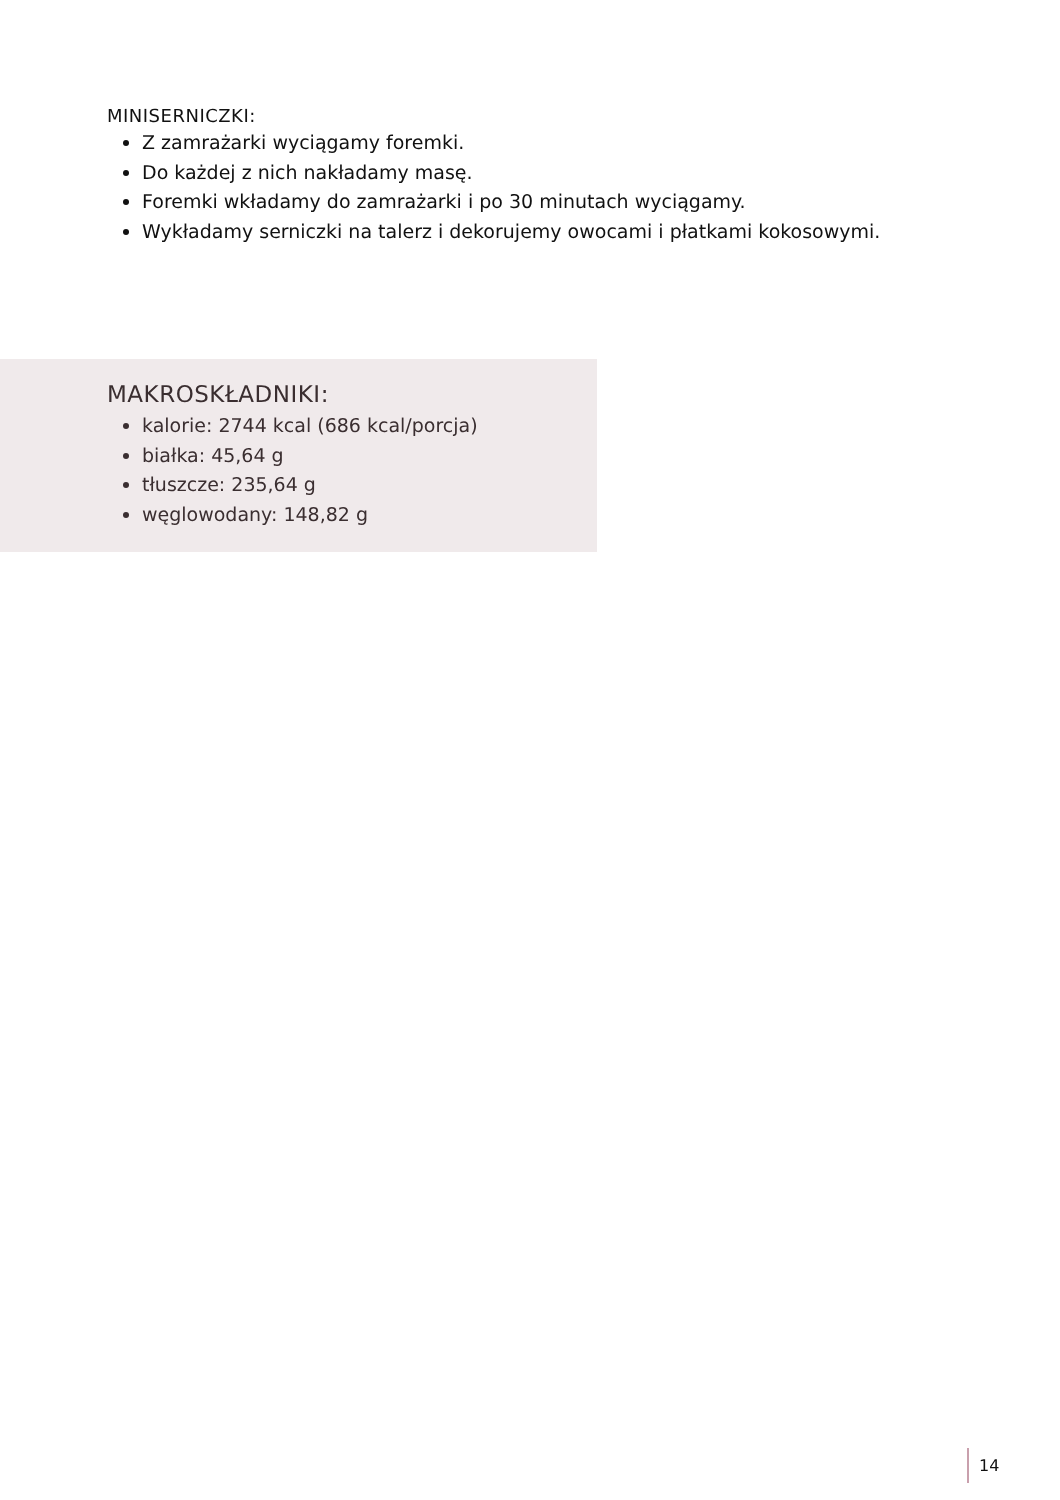MINISERNICZKI:
Z zamrażarki wyciągamy foremki.
Do każdej z nich nakładamy masę.
Foremki wkładamy do zamrażarki i po 30 minutach wyciągamy.
Wykładamy serniczki na talerz i dekorujemy owocami i płatkami kokosowymi.
MAKROSKŁADNIKI:
kalorie: 2744 kcal (686 kcal/porcja)
białka: 45,64 g
tłuszcze: 235,64 g
węglowodany: 148,82 g
14